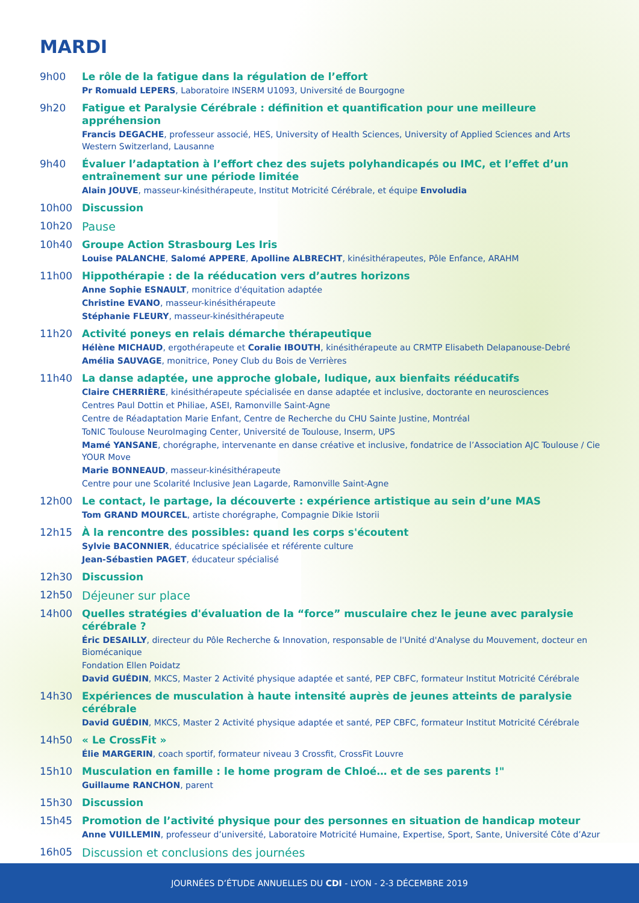MARDI
9h00
Le rôle de la fatigue dans la régulation de l’effort
Pr Romuald LEPERS, Laboratoire INSERM U1093, Université de Bourgogne
9h20
Fatigue et Paralysie Cérébrale : définition et quantification pour une meilleure appréhension
Francis DEGACHE, professeur associé, HES, University of Health Sciences, University of Applied Sciences and Arts Western Switzerland, Lausanne
9h40
Évaluer l’adaptation à l’effort chez des sujets polyhandicapés ou IMC, et l’effet d’un entraînement sur une période limitée
Alain JOUVE, masseur-kinésithérapeute, Institut Motricité Cérébrale, et équipe Envoludia
10h00
Discussion
10h20 Pause
10h40
Groupe Action Strasbourg Les Iris
Louise PALANCHE, Salomé APPERE, Apolline ALBRECHT, kinésithérapeutes, Pôle Enfance, ARAHM
11h00
Hippothérapie : de la rééducation vers d’autres horizons
Anne Sophie ESNAULT, monitrice d'équitation adaptée
Christine EVANO, masseur-kinésithérapeute
Stéphanie FLEURY, masseur-kinésithérapeute
11h20
Activité poneys en relais démarche thérapeutique
Hélène MICHAUD, ergothérapeute et Coralie IBOUTH, kinésithérapeute au CRMTP Elisabeth Delapanouse-Debré
Amélia SAUVAGE, monitrice, Poney Club du Bois de Verrières
11h40
La danse adaptée, une approche globale, ludique, aux bienfaits rééducatifs
Claire CHERRIÈRE, kinésithérapeute spécialisée en danse adaptée et inclusive, doctorante en neurosciences
Centres Paul Dottin et Philiae, ASEI, Ramonville Saint-Agne
Centre de Réadaptation Marie Enfant, Centre de Recherche du CHU Sainte Justine, Montréal
ToNIC Toulouse NeuroImaging Center, Université de Toulouse, Inserm, UPS
Mamé YANSANE, chorégraphe, intervenante en danse créative et inclusive, fondatrice de l’Association AJC Toulouse / Cie YOUR Move
Marie BONNEAUD, masseur-kinésithérapeute
Centre pour une Scolarité Inclusive Jean Lagarde, Ramonville Saint-Agne
12h00
Le contact, le partage, la découverte : expérience artistique au sein d’une MAS
Tom GRAND MOURCEL, artiste chorégraphe, Compagnie Dikie Istorii
12h15
À la rencontre des possibles: quand les corps s'écoutent
Sylvie BACONNIER, éducatrice spécialisée et référente culture
Jean-Sébastien PAGET, éducateur spécialisé
12h30
Discussion
12h50 Déjeuner sur place
14h00
Quelles stratégies d'évaluation de la “force” musculaire chez le jeune avec paralysie cérébrale ?
Éric DESAILLY, directeur du Pôle Recherche & Innovation, responsable de l'Unité d'Analyse du Mouvement, docteur en Biomécanique
Fondation Ellen Poidatz
David GUÉDIN, MKCS, Master 2 Activité physique adaptée et santé, PEP CBFC, formateur Institut Motricité Cérébrale
14h30
Expériences de musculation à haute intensité auprès de jeunes atteints de paralysie cérébrale
David GUÉDIN, MKCS, Master 2 Activité physique adaptée et santé, PEP CBFC, formateur Institut Motricité Cérébrale
14h50
« Le CrossFit »
Élie MARGERIN, coach sportif, formateur niveau 3 Crossfit, CrossFit Louvre
15h10
Musculation en famille : le home program de Chloé… et de ses parents !"
Guillaume RANCHON, parent
15h30
Discussion
15h45
Promotion de l’activité physique pour des personnes en situation de handicap moteur
Anne VUILLEMIN, professeur d’université, Laboratoire Motricité Humaine, Expertise, Sport, Sante, Université Côte d’Azur
16h05 Discussion et conclusions des journées
JOURNÉES D’ÉTUDE ANNUELLES DU CDI - LYON - 2-3 DÉCEMBRE 2019